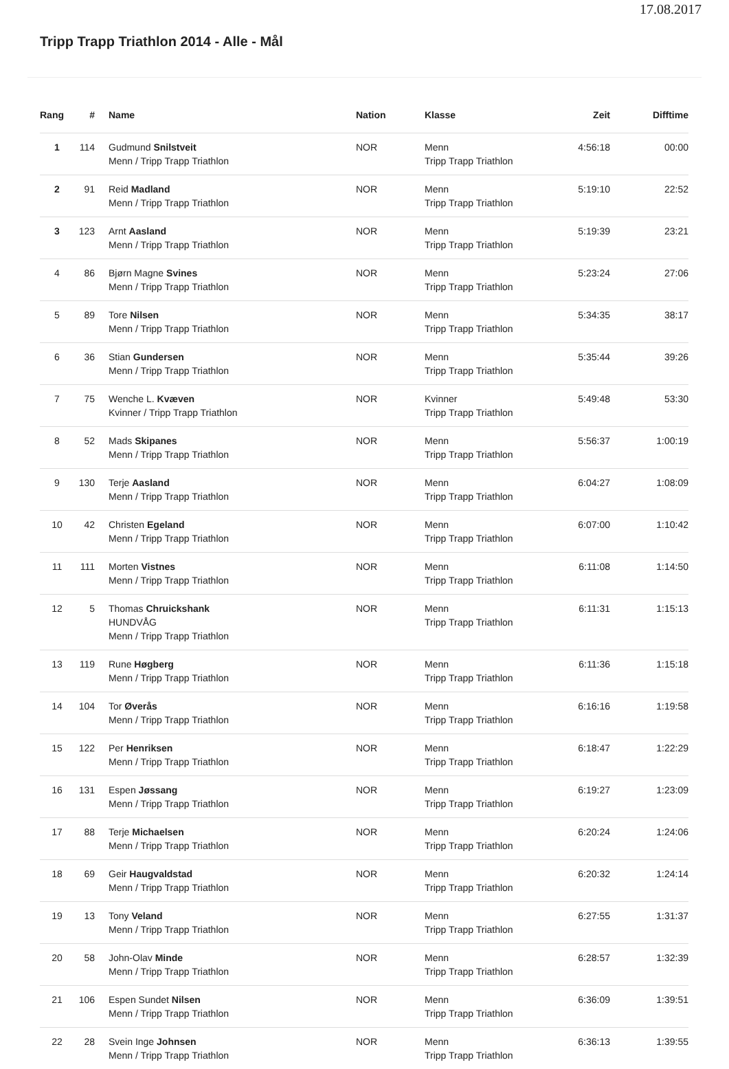17.08.2017
Tripp Trapp Triathlon 2014 - Alle - Mål
| Rang | # | Name | Nation | Klasse | Zeit | Difftime |
| --- | --- | --- | --- | --- | --- | --- |
| 1 | 114 | Gudmund Snilstveit Menn / Tripp Trapp Triathlon | NOR | Menn Tripp Trapp Triathlon | 4:56:18 | 00:00 |
| 2 | 91 | Reid Madland Menn / Tripp Trapp Triathlon | NOR | Menn Tripp Trapp Triathlon | 5:19:10 | 22:52 |
| 3 | 123 | Arnt Aasland Menn / Tripp Trapp Triathlon | NOR | Menn Tripp Trapp Triathlon | 5:19:39 | 23:21 |
| 4 | 86 | Bjørn Magne Svines Menn / Tripp Trapp Triathlon | NOR | Menn Tripp Trapp Triathlon | 5:23:24 | 27:06 |
| 5 | 89 | Tore Nilsen Menn / Tripp Trapp Triathlon | NOR | Menn Tripp Trapp Triathlon | 5:34:35 | 38:17 |
| 6 | 36 | Stian Gundersen Menn / Tripp Trapp Triathlon | NOR | Menn Tripp Trapp Triathlon | 5:35:44 | 39:26 |
| 7 | 75 | Wenche L. Kvæven Kvinner / Tripp Trapp Triathlon | NOR | Kvinner Tripp Trapp Triathlon | 5:49:48 | 53:30 |
| 8 | 52 | Mads Skipanes Menn / Tripp Trapp Triathlon | NOR | Menn Tripp Trapp Triathlon | 5:56:37 | 1:00:19 |
| 9 | 130 | Terje Aasland Menn / Tripp Trapp Triathlon | NOR | Menn Tripp Trapp Triathlon | 6:04:27 | 1:08:09 |
| 10 | 42 | Christen Egeland Menn / Tripp Trapp Triathlon | NOR | Menn Tripp Trapp Triathlon | 6:07:00 | 1:10:42 |
| 11 | 111 | Morten Vistnes Menn / Tripp Trapp Triathlon | NOR | Menn Tripp Trapp Triathlon | 6:11:08 | 1:14:50 |
| 12 | 5 | Thomas Chruickshank HUNDVÅG Menn / Tripp Trapp Triathlon | NOR | Menn Tripp Trapp Triathlon | 6:11:31 | 1:15:13 |
| 13 | 119 | Rune Høgberg Menn / Tripp Trapp Triathlon | NOR | Menn Tripp Trapp Triathlon | 6:11:36 | 1:15:18 |
| 14 | 104 | Tor Øverås Menn / Tripp Trapp Triathlon | NOR | Menn Tripp Trapp Triathlon | 6:16:16 | 1:19:58 |
| 15 | 122 | Per Henriksen Menn / Tripp Trapp Triathlon | NOR | Menn Tripp Trapp Triathlon | 6:18:47 | 1:22:29 |
| 16 | 131 | Espen Jøssang Menn / Tripp Trapp Triathlon | NOR | Menn Tripp Trapp Triathlon | 6:19:27 | 1:23:09 |
| 17 | 88 | Terje Michaelsen Menn / Tripp Trapp Triathlon | NOR | Menn Tripp Trapp Triathlon | 6:20:24 | 1:24:06 |
| 18 | 69 | Geir Haugvaldstad Menn / Tripp Trapp Triathlon | NOR | Menn Tripp Trapp Triathlon | 6:20:32 | 1:24:14 |
| 19 | 13 | Tony Veland Menn / Tripp Trapp Triathlon | NOR | Menn Tripp Trapp Triathlon | 6:27:55 | 1:31:37 |
| 20 | 58 | John-Olav Minde Menn / Tripp Trapp Triathlon | NOR | Menn Tripp Trapp Triathlon | 6:28:57 | 1:32:39 |
| 21 | 106 | Espen Sundet Nilsen Menn / Tripp Trapp Triathlon | NOR | Menn Tripp Trapp Triathlon | 6:36:09 | 1:39:51 |
| 22 | 28 | Svein Inge Johnsen Menn / Tripp Trapp Triathlon | NOR | Menn Tripp Trapp Triathlon | 6:36:13 | 1:39:55 |